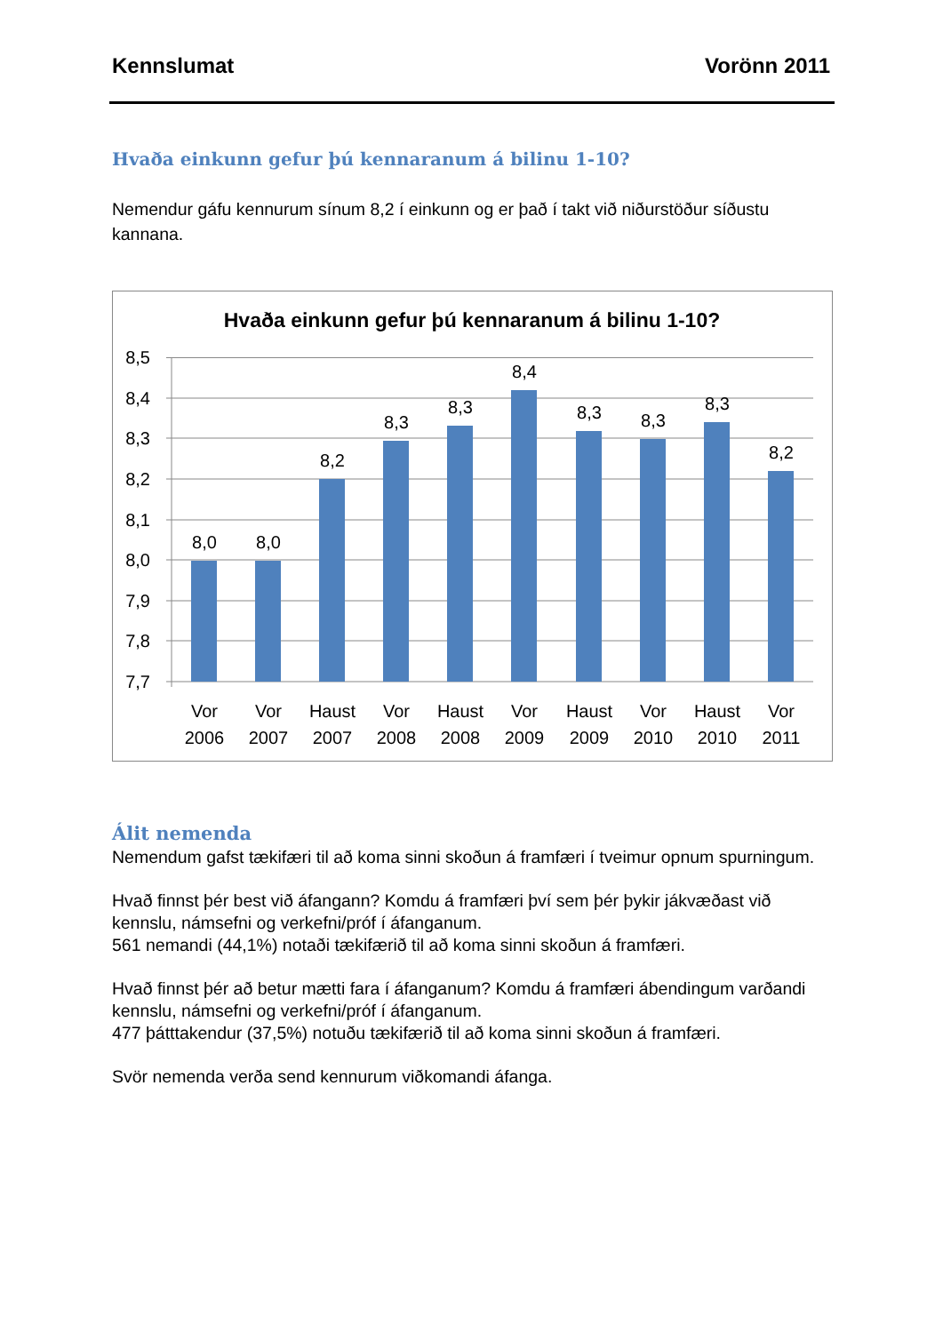Kennslumat Vorönn 2011
Hvaða einkunn gefur þú kennaranum á bilinu 1-10?
Nemendur gáfu kennurum sínum 8,2 í einkunn og er það í takt við niðurstöður síðustu kannana.
Hvaða einkunn gefur þú kennaranum á bilinu 1-10?
8,5
8,4
8,3
8,2
8,1
8,0
7,9
7,8
7,7
8,0
8,0
8,2
8,3
8,3
8,4
8,3
8,3
8,3
8,2
Vor
2006
Vor
2007
Haust
2007
Vor
2008
Haust
2008
Vor
2009
Haust
2009
Vor
2010
Haust
2010
Vor
2011
Álit nemenda
Nemendum gafst tækifæri til að koma sinni skoðun á framfæri í tveimur opnum spurningum.
Hvað finnst þér best við áfangann? Komdu á framfæri því sem þér þykir jákvæðast við kennslu, námsefni og verkefni/próf í áfanganum.
561 nemandi (44,1%) notaði tækifærið til að koma sinni skoðun á framfæri.
Hvað finnst þér að betur mætti fara í áfanganum? Komdu á framfæri ábendingum varðandi kennslu, námsefni og verkefni/próf í áfanganum.
477 þátttakendur (37,5%) notuðu tækifærið til að koma sinni skoðun á framfæri.
Svör nemenda verða send kennurum viðkomandi áfanga.